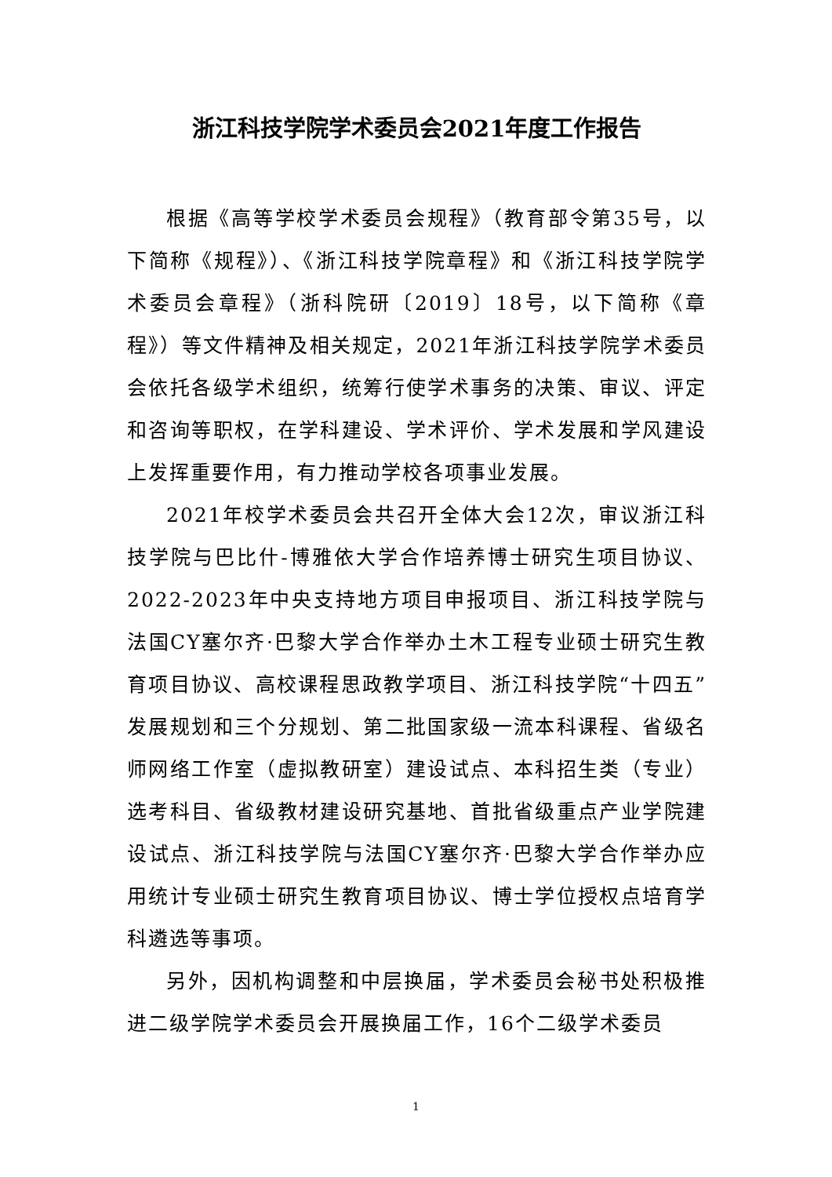浙江科技学院学术委员会2021年度工作报告
根据《高等学校学术委员会规程》（教育部令第35号，以下简称《规程》）、《浙江科技学院章程》和《浙江科技学院学术委员会章程》（浙科院研〔2019〕18号，以下简称《章程》）等文件精神及相关规定，2021年浙江科技学院学术委员会依托各级学术组织，统筹行使学术事务的决策、审议、评定和咨询等职权，在学科建设、学术评价、学术发展和学风建设上发挥重要作用，有力推动学校各项事业发展。
2021年校学术委员会共召开全体大会12次，审议浙江科技学院与巴比什-博雅依大学合作培养博士研究生项目协议、2022-2023年中央支持地方项目申报项目、浙江科技学院与法国CY塞尔齐·巴黎大学合作举办土木工程专业硕士研究生教育项目协议、高校课程思政教学项目、浙江科技学院“十四五”发展规划和三个分规划、第二批国家级一流本科课程、省级名师网络工作室（虚拟教研室）建设试点、本科招生类（专业）选考科目、省级教材建设研究基地、首批省级重点产业学院建设试点、浙江科技学院与法国CY塞尔齐·巴黎大学合作举办应用统计专业硕士研究生教育项目协议、博士学位授权点培育学科遴选等事项。
另外，因机构调整和中层换届，学术委员会秘书处积极推进二级学院学术委员会开展换届工作，16个二级学术委员
1